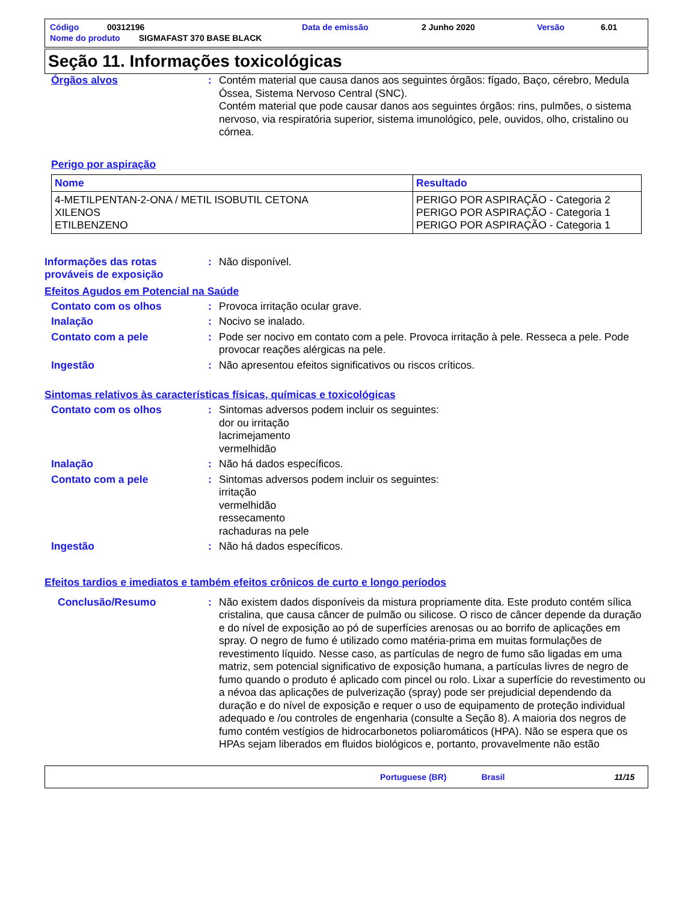| Código | 00312196 | Data de emissão | 2 Junho 2020 | Versão | 6.01 |
| Nome do produto SIGMAFAST 370 BASE BLACK | | | | | |
Seção 11. Informações toxicológicas
Órgãos alvos : Contém material que causa danos aos seguintes órgãos: fígado, Baço, cérebro, Medula Óssea, Sistema Nervoso Central (SNC).
Contém material que pode causar danos aos seguintes órgãos: rins, pulmões, o sistema nervoso, via respiratória superior, sistema imunológico, pele, ouvidos, olho, cristalino ou córnea.
Perigo por aspiração
| Nome | Resultado |
| --- | --- |
| 4-METILPENTAN-2-ONA / METIL ISOBUTIL CETONA XILENOS ETILBENZENO | PERIGO POR ASPIRAÇÃO - Categoria 2 PERIGO POR ASPIRAÇÃO - Categoria 1 PERIGO POR ASPIRAÇÃO - Categoria 1 |
Informações das rotas prováveis de exposição
: Não disponível.
Efeitos Agudos em Potencial na Saúde
Contato com os olhos : Provoca irritação ocular grave.
Inalação : Nocivo se inalado.
Contato com a pele : Pode ser nocivo em contato com a pele. Provoca irritação à pele. Resseca a pele. Pode provocar reações alérgicas na pele.
Ingestão : Não apresentou efeitos significativos ou riscos críticos.
Sintomas relativos às características físicas, químicas e toxicológicas
Contato com os olhos : Sintomas adversos podem incluir os seguintes:
dor ou irritação
lacrimejamento
vermelhidão
Inalação : Não há dados específicos.
Contato com a pele : Sintomas adversos podem incluir os seguintes:
irritação
vermelhidão
ressecamento
rachaduras na pele
Ingestão : Não há dados específicos.
Efeitos tardios e imediatos e também efeitos crônicos de curto e longo períodos
Conclusão/Resumo : Não existem dados disponíveis da mistura propriamente dita. Este produto contém sílica cristalina, que causa câncer de pulmão ou silicose. O risco de câncer depende da duração e do nível de exposição ao pó de superfícies arenosas ou ao borrifo de aplicações em spray. O negro de fumo é utilizado como matéria-prima em muitas formulações de revestimento líquido. Nesse caso, as partículas de negro de fumo são ligadas em uma matriz, sem potencial significativo de exposição humana, a partículas livres de negro de fumo quando o produto é aplicado com pincel ou rolo. Lixar a superfície do revestimento ou a névoa das aplicações de pulverização (spray) pode ser prejudicial dependendo da duração e do nível de exposição e requer o uso de equipamento de proteção individual adequado e /ou controles de engenharia (consulte a Seção 8). A maioria dos negros de fumo contém vestígios de hidrocarbonetos poliaromáticos (HPA). Não se espera que os HPAs sejam liberados em fluidos biológicos e, portanto, provavelmente não estão
Portuguese (BR) Brasil 11/15